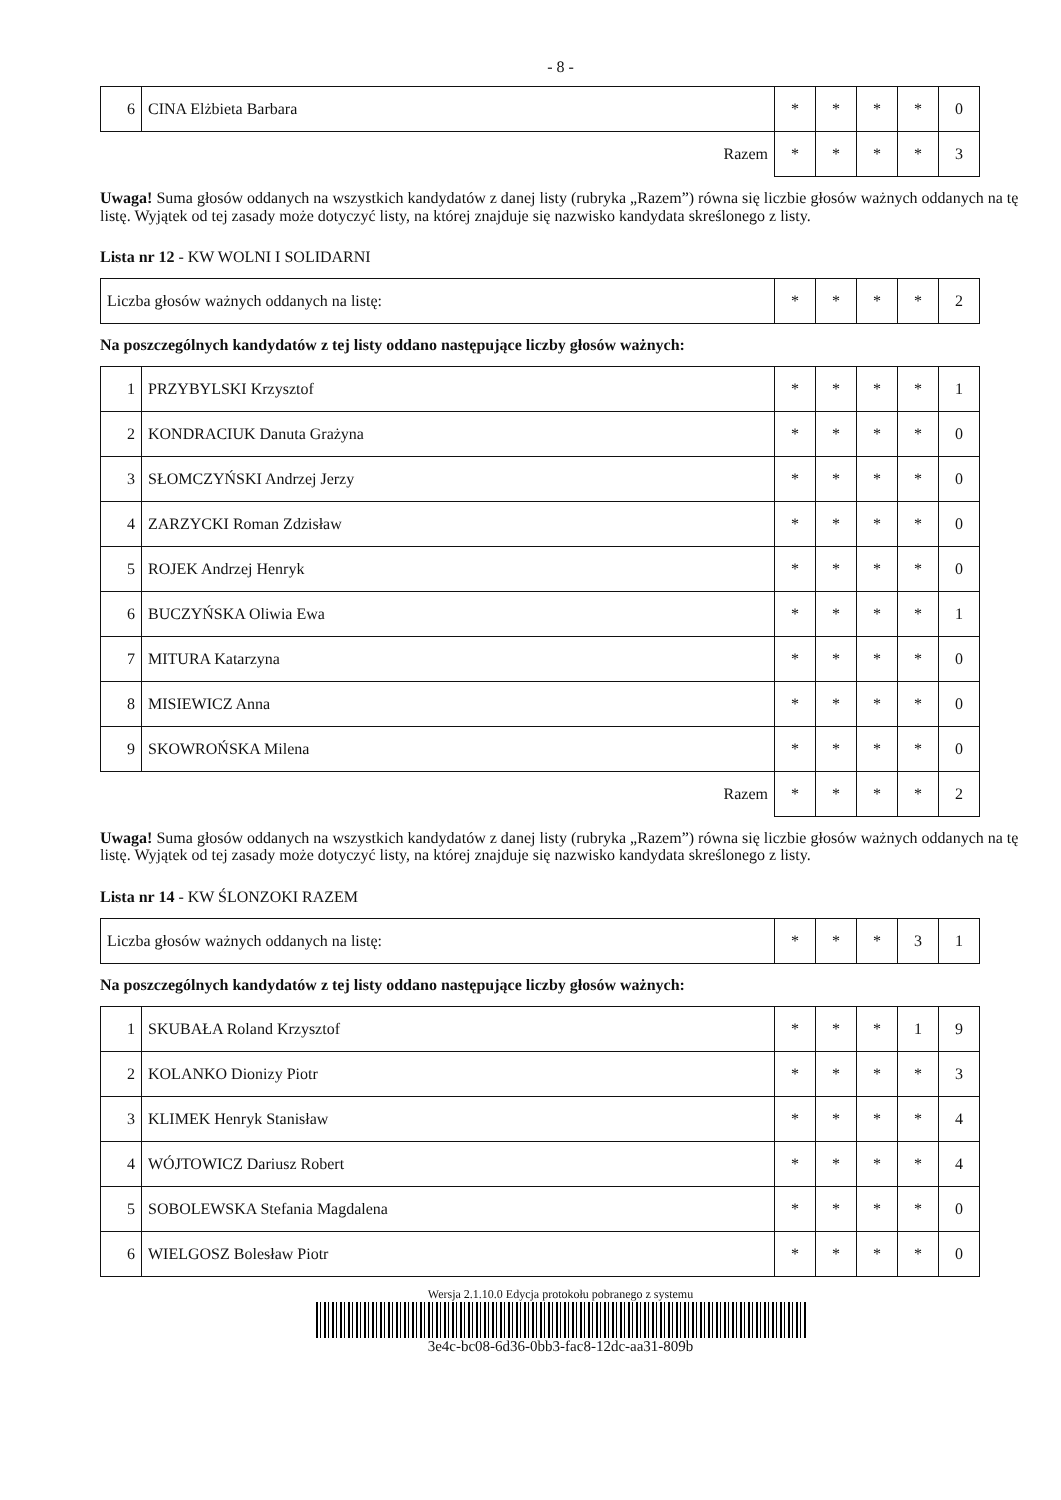- 8 -
| 6 | CINA Elżbieta Barbara | * | * | * | * | 0 |
| | Razem | * | * | * | * | 3 |
Uwaga! Suma głosów oddanych na wszystkich kandydatów z danej listy (rubryka „Razem”) równa się liczbie głosów ważnych oddanych na tę listę. Wyjątek od tej zasady może dotyczyć listy, na której znajduje się nazwisko kandydata skreślonego z listy.
Lista nr 12 - KW WOLNI I SOLIDARNI
| Liczba głosów ważnych oddanych na listę: | * | * | * | * | 2 |
Na poszczególnych kandydatów z tej listy oddano następujące liczby głosów ważnych:
| 1 | PRZYBYLSKI Krzysztof | * | * | * | * | 1 |
| 2 | KONDRACIUK Danuta Grażyna | * | * | * | * | 0 |
| 3 | SŁOMCZYŃSKI Andrzej Jerzy | * | * | * | * | 0 |
| 4 | ZARZYCKI Roman Zdzisław | * | * | * | * | 0 |
| 5 | ROJEK Andrzej Henryk | * | * | * | * | 0 |
| 6 | BUCZYŃSKA Oliwia Ewa | * | * | * | * | 1 |
| 7 | MITURA Katarzyna | * | * | * | * | 0 |
| 8 | MISIEWICZ Anna | * | * | * | * | 0 |
| 9 | SKOWROŃSKA Milena | * | * | * | * | 0 |
| | Razem | * | * | * | * | 2 |
Uwaga! Suma głosów oddanych na wszystkich kandydatów z danej listy (rubryka „Razem”) równa się liczbie głosów ważnych oddanych na tę listę. Wyjątek od tej zasady może dotyczyć listy, na której znajduje się nazwisko kandydata skreślonego z listy.
Lista nr 14 - KW ŚLONZOKI RAZEM
| Liczba głosów ważnych oddanych na listę: | * | * | * | 3 | 1 |
Na poszczególnych kandydatów z tej listy oddano następujące liczby głosów ważnych:
| 1 | SKUBAŁA Roland Krzysztof | * | * | * | 1 | 9 |
| 2 | KOLANKO Dionizy Piotr | * | * | * | * | 3 |
| 3 | KLIMEK Henryk Stanisław | * | * | * | * | 4 |
| 4 | WÓJTOWICZ Dariusz Robert | * | * | * | * | 4 |
| 5 | SOBOLEWSKA Stefania Magdalena | * | * | * | * | 0 |
| 6 | WIELGOSZ Bolesław Piotr | * | * | * | * | 0 |
Wersja 2.1.10.0 Edycja protokołu pobranego z systemu
3e4c-bc08-6d36-0bb3-fac8-12dc-aa31-809b